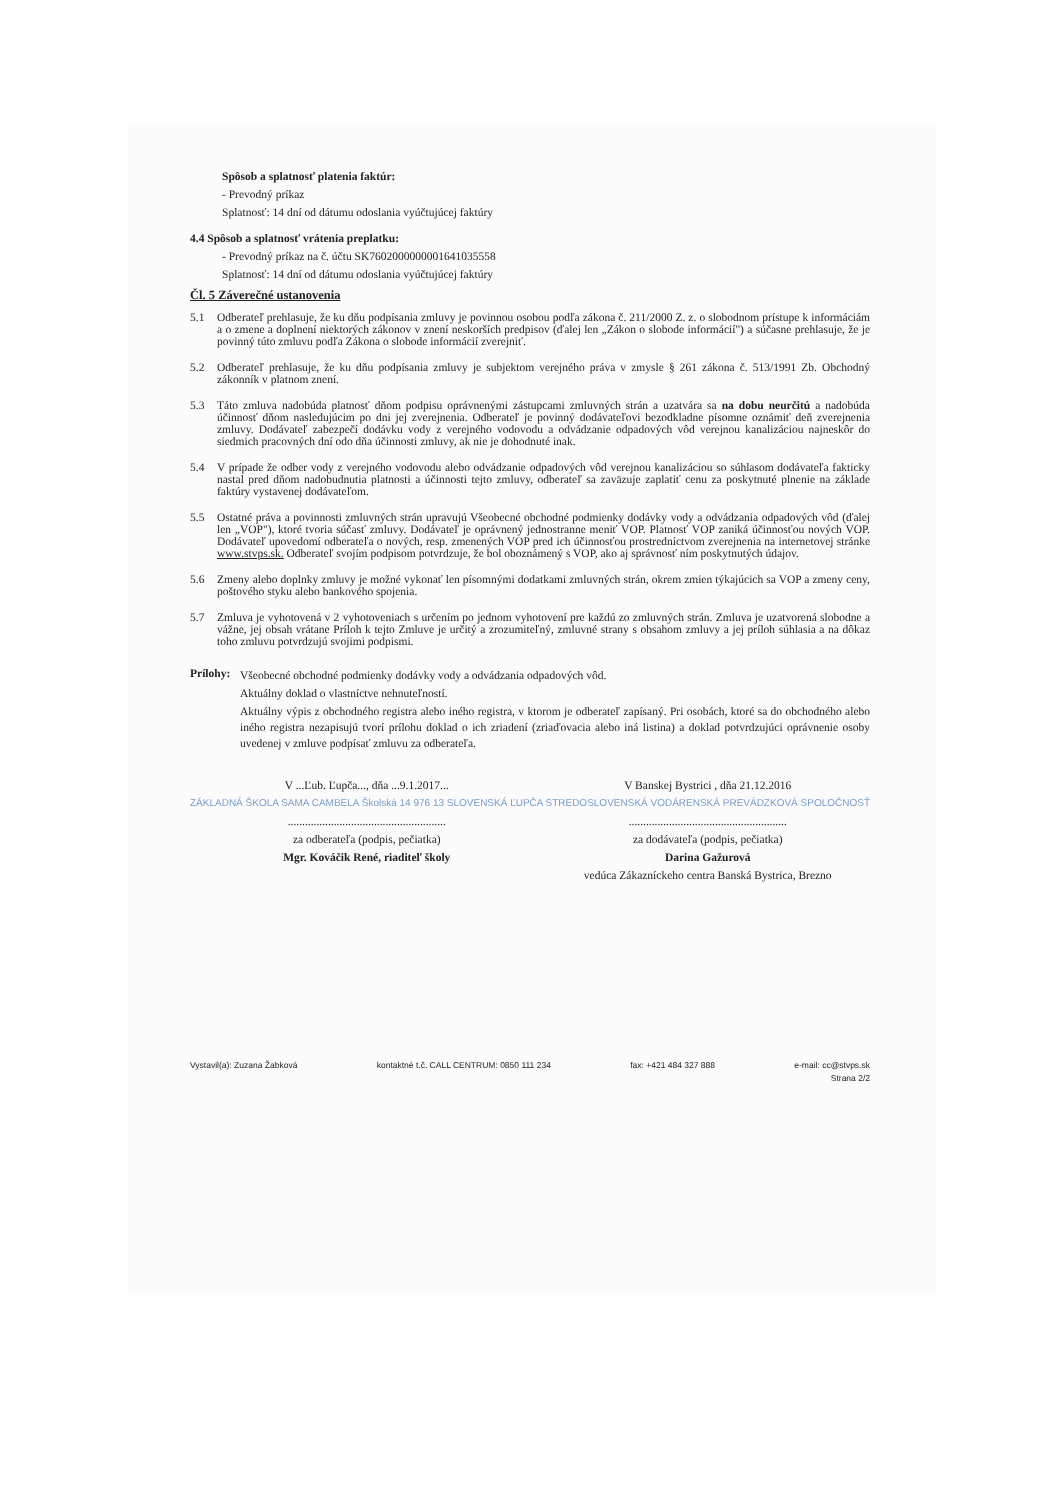Spôsob a splatnosť platenia faktúr:
- Prevodný príkaz
Splatnosť: 14 dní od dátumu odoslania vyúčtujúcej faktúry
4.4 Spôsob a splatnosť vrátenia preplatku:
- Prevodný príkaz na č. účtu SK7602000000001641035558
Splatnosť: 14 dní od dátumu odoslania vyúčtujúcej faktúry
Čl. 5 Záverečné ustanovenia
5.1 Odberateľ prehlasuje, že ku dňu podpísania zmluvy je povinnou osobou podľa zákona č. 211/2000 Z. z. o slobodnom prístupe k informáciám a o zmene a doplnení niektorých zákonov v znení neskorších predpisov (ďalej len „Zákon o slobode informácií") a súčasne prehlasuje, že je povinný túto zmluvu podľa Zákona o slobode informácií zverejniť.
5.2 Odberateľ prehlasuje, že ku dňu podpísania zmluvy je subjektom verejného práva v zmysle § 261 zákona č. 513/1991 Zb. Obchodný zákonník v platnom znení.
5.3 Táto zmluva nadobúda platnosť dňom podpisu oprávnenými zástupcami zmluvných strán a uzatvára sa na dobu neurčitú a nadobúda účinnosť dňom nasledujúcim po dni jej zverejnenia. Odberateľ je povinný dodávateľovi bezodkladne písomne oznámiť deň zverejnenia zmluvy. Dodávateľ zabezpečí dodávku vody z verejného vodovodu a odvádzanie odpadových vôd verejnou kanalizáciou najneskôr do siedmich pracovných dní odo dňa účinnosti zmluvy, ak nie je dohodnuté inak.
5.4 V prípade že odber vody z verejného vodovodu alebo odvádzanie odpadových vôd verejnou kanalizáciou so súhlasom dodávateľa fakticky nastal pred dňom nadobudnutia platnosti a účinnosti tejto zmluvy, odberateľ sa zaväzuje zaplatiť cenu za poskytnuté plnenie na základe faktúry vystavenej dodávateľom.
5.5 Ostatné práva a povinnosti zmluvných strán upravujú Všeobecné obchodné podmienky dodávky vody a odvádzania odpadových vôd (ďalej len „VOP"), ktoré tvoria súčasť zmluvy. Dodávateľ je oprávnený jednostranne meniť VOP. Platnosť VOP zaniká účinnosťou nových VOP. Dodávateľ upovedomí odberateľa o nových, resp. zmenených VOP pred ich účinnosťou prostredníctvom zverejnenia na internetovej stránke www.stvps.sk. Odberateľ svojím podpisom potvrdzuje, že bol oboznámený s VOP, ako aj správnosť ním poskytnutých údajov.
5.6 Zmeny alebo doplnky zmluvy je možné vykonať len písomnými dodatkami zmluvných strán, okrem zmien týkajúcich sa VOP a zmeny ceny, poštového styku alebo bankového spojenia.
5.7 Zmluva je vyhotovená v 2 vyhotoveniach s určením po jednom vyhotovení pre každú zo zmluvných strán. Zmluva je uzatvorená slobodne a vážne, jej obsah vrátane Príloh k tejto Zmluve je určitý a zrozumiteľný, zmluvné strany s obsahom zmluvy a jej príloh súhlasia a na dôkaz toho zmluvu potvrdzujú svojimi podpismi.
Prílohy:
Všeobecné obchodné podmienky dodávky vody a odvádzania odpadových vôd.
Aktuálny doklad o vlastníctve nehnuteľností.
Aktuálny výpis z obchodného registra alebo iného registra, v ktorom je odberateľ zapísaný. Pri osobách, ktoré sa do obchodného alebo iného registra nezapisujú tvorí prílohu doklad o ich zriadení (zriaďovacia alebo iná listina) a doklad potvrdzujúci oprávnenie osoby uvedenej v zmluve podpísať zmluvu za odberateľa.
V ...Ľub. Ľupča..., dňa ...9.1.2017...
ZÁKLADNÁ ŠKOLA SAMA CAMBELA Školská 14 976 13 SLOVENSKÁ ĽUPČA
.......................................................
za odberateľa (podpis, pečiatka)
Mgr. Kováčik René, riaditeľ školy
V Banskej Bystrici , dňa 21.12.2016
STREDOSLOVENSKÁ VODÁRENSKÁ PREVÁDZKOVÁ SPOLOČNOSŤ
.......................................................
za dodávateľa (podpis, pečiatka)
Darina Gažurová
vedúca Zákazníckeho centra Banská Bystrica, Brezno
Vystavil(a): Zuzana Žabková kontaktné t.č. CALL CENTRUM: 0850 111 234 fax: +421 484 327 888 e-mail: cc@stvps.sk
Strana 2/2